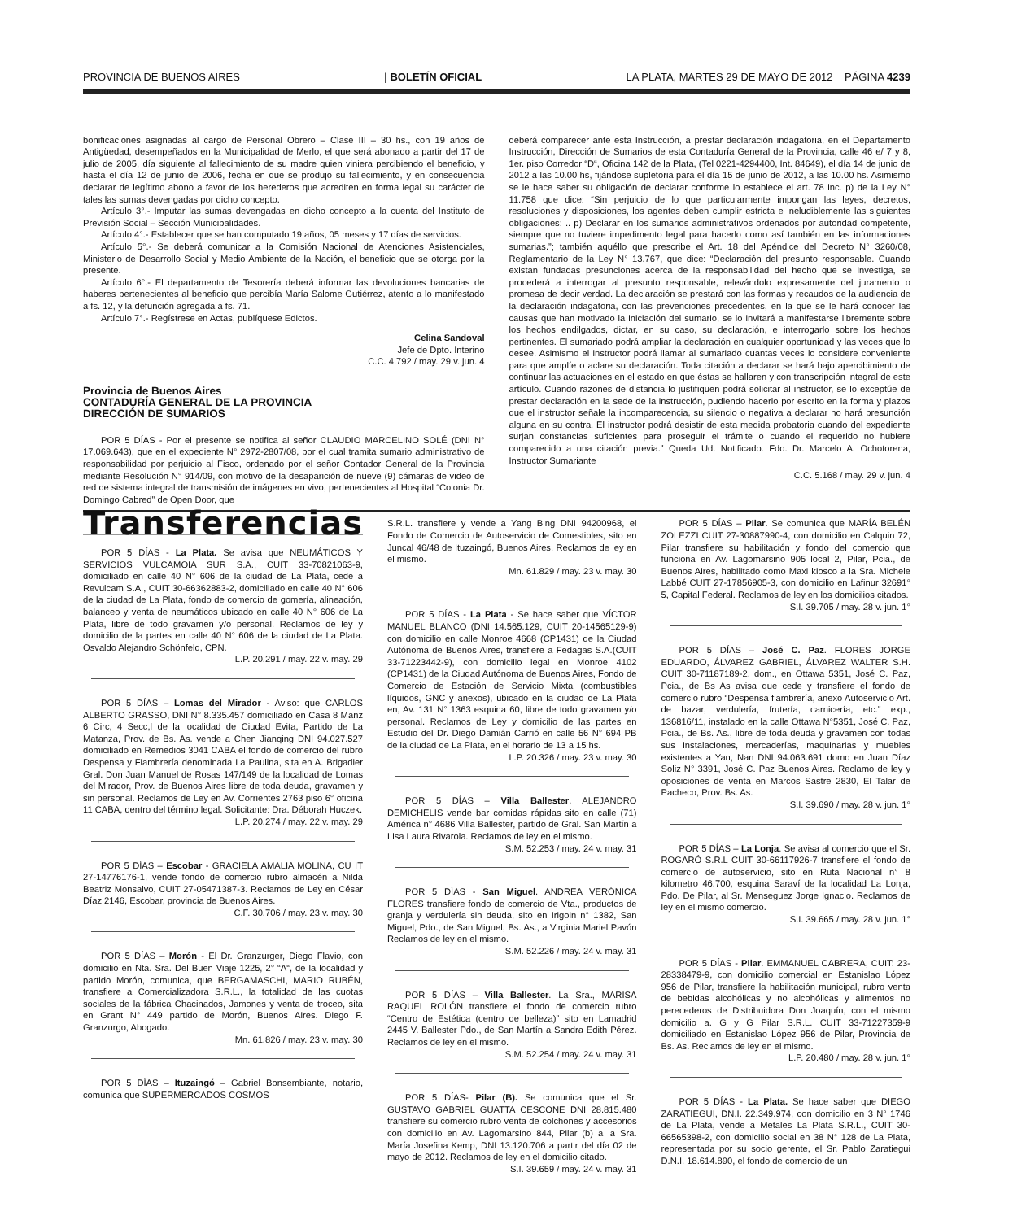PROVINCIA DE BUENOS AIRES | BOLETÍN OFICIAL LA PLATA, MARTES 29 DE MAYO DE 2012 PÁGINA 4239
bonificaciones asignadas al cargo de Personal Obrero – Clase III – 30 hs., con 19 años de Antigüedad, desempeñados en la Municipalidad de Merlo, el que será abonado a partir del 17 de julio de 2005, día siguiente al fallecimiento de su madre quien viniera percibiendo el beneficio, y hasta el día 12 de junio de 2006, fecha en que se produjo su fallecimiento, y en consecuencia declarar de legítimo abono a favor de los herederos que acrediten en forma legal su carácter de tales las sumas devengadas por dicho concepto.
Artículo 3°.- Imputar las sumas devengadas en dicho concepto a la cuenta del Instituto de Previsión Social – Sección Municipalidades.
Artículo 4°.- Establecer que se han computado 19 años, 05 meses y 17 días de servicios.
Artículo 5°.- Se deberá comunicar a la Comisión Nacional de Atenciones Asistenciales, Ministerio de Desarrollo Social y Medio Ambiente de la Nación, el beneficio que se otorga por la presente.
Artículo 6°.- El departamento de Tesorería deberá informar las devoluciones bancarias de haberes pertenecientes al beneficio que percibía María Salome Gutiérrez, atento a lo manifestado a fs. 12, y la defunción agregada a fs. 71.
Artículo 7°.- Regístrese en Actas, publíquese Edictos.
Celina Sandoval
Jefe de Dpto. Interino
C.C. 4.792 / may. 29 v. jun. 4
Provincia de Buenos Aires
CONTADURÍA GENERAL DE LA PROVINCIA
DIRECCIÓN DE SUMARIOS
POR 5 DÍAS - Por el presente se notifica al señor CLAUDIO MARCELINO SOLÉ (DNI N° 17.069.643), que en el expediente N° 2972-2807/08, por el cual tramita sumario administrativo de responsabilidad por perjuicio al Fisco, ordenado por el señor Contador General de la Provincia mediante Resolución N° 914/09, con motivo de la desaparición de nueve (9) cámaras de video de red de sistema integral de transmisión de imágenes en vivo, pertenecientes al Hospital “Colonia Dr. Domingo Cabred” de Open Door, que
deberá comparecer ante esta Instrucción, a prestar declaración indagatoria, en el Departamento Instrucción, Dirección de Sumarios de esta Contaduría General de la Provincia, calle 46 e/ 7 y 8, 1er. piso Corredor “D“, Oficina 142 de la Plata, (Tel 0221-4294400, Int. 84649), el día 14 de junio de 2012 a las 10.00 hs, fijándose supletoria para el día 15 de junio de 2012, a las 10.00 hs. Asimismo se le hace saber su obligación de declarar conforme lo establece el art. 78 inc. p) de la Ley N° 11.758 que dice: “Sin perjuicio de lo que particularmente impongan las leyes, decretos, resoluciones y disposiciones, los agentes deben cumplir estricta e ineludiblemente las siguientes obligaciones: .. p) Declarar en los sumarios administrativos ordenados por autoridad competente, siempre que no tuviere impedimento legal para hacerlo como así también en las informaciones sumarias.”; también aquéllo que prescribe el Art. 18 del Apéndice del Decreto N° 3260/08, Reglamentario de la Ley N° 13.767, que dice: “Declaración del presunto responsable. Cuando existan fundadas presunciones acerca de la responsabilidad del hecho que se investiga, se procederá a interrogar al presunto responsable, relevándolo expresamente del juramento o promesa de decir verdad. La declaración se prestará con las formas y recaudos de la audiencia de la declaración indagatoria, con las prevenciones precedentes, en la que se le hará conocer las causas que han motivado la iniciación del sumario, se lo invitará a manifestarse libremente sobre los hechos endilgados, dictar, en su caso, su declaración, e interrogarlo sobre los hechos pertinentes. El sumariado podrá ampliar la declaración en cualquier oportunidad y las veces que lo desee. Asimismo el instructor podrá llamar al sumariado cuantas veces lo considere conveniente para que amplíe o aclare su declaración. Toda citación a declarar se hará bajo apercibimiento de continuar las actuaciones en el estado en que éstas se hallaren y con transcripción integral de este artículo. Cuando razones de distancia lo justifiquen podrá solicitar al instructor, se lo exceptúe de prestar declaración en la sede de la instrucción, pudiendo hacerlo por escrito en la forma y plazos que el instructor señale la incomparecencia, su silencio o negativa a declarar no hará presunción alguna en su contra. El instructor podrá desistir de esta medida probatoria cuando del expediente surjan constancias suficientes para proseguir el trámite o cuando el requerido no hubiere comparecido a una citación previa.” Queda Ud. Notificado. Fdo. Dr. Marcelo A. Ochotorena, Instructor Sumariante
C.C. 5.168 / may. 29 v. jun. 4
Transferencias
POR 5 DÍAS - La Plata. Se avisa que NEUMÁTICOS Y SERVICIOS VULCAMOIA SUR S.A., CUIT 33-70821063-9, domiciliado en calle 40 N° 606 de la ciudad de La Plata, cede a Revulcam S.A., CUIT 30-66362883-2, domiciliado en calle 40 N° 606 de la ciudad de La Plata, fondo de comercio de gomería, alineación, balanceo y venta de neumáticos ubicado en calle 40 N° 606 de La Plata, libre de todo gravamen y/o personal. Reclamos de ley y domicilio de la partes en calle 40 N° 606 de la ciudad de La Plata. Osvaldo Alejandro Schönfeld, CPN.
L.P. 20.291 / may. 22 v. may. 29
POR 5 DÍAS – Lomas del Mirador - Aviso: que CARLOS ALBERTO GRASSO, DNI N° 8.335.457 domiciliado en Casa 8 Manz 6 Circ, 4 Secc,l de la localidad de Ciudad Evita, Partido de La Matanza, Prov. de Bs. As. vende a Chen Jianqing DNI 94.027.527 domiciliado en Remedios 3041 CABA el fondo de comercio del rubro Despensa y Fiambrería denominada La Paulina, sita en A. Brigadier Gral. Don Juan Manuel de Rosas 147/149 de la localidad de Lomas del Mirador, Prov. de Buenos Aires libre de toda deuda, gravamen y sin personal. Reclamos de Ley en Av. Corrientes 2763 piso 6° oficina 11 CABA, dentro del término legal. Solicitante: Dra. Déborah Huczek.
L.P. 20.274 / may. 22 v. may. 29
POR 5 DÍAS – Escobar - GRACIELA AMALIA MOLINA, CU IT 27-14776176-1, vende fondo de comercio rubro almacén a Nilda Beatriz Monsalvo, CUIT 27-05471387-3. Reclamos de Ley en César Díaz 2146, Escobar, provincia de Buenos Aires.
C.F. 30.706 / may. 23 v. may. 30
POR 5 DÍAS – Morón - El Dr. Granzurger, Diego Flavio, con domicilio en Nta. Sra. Del Buen Viaje 1225, 2° “A“, de la localidad y partido Morón, comunica, que BERGAMASCHI, MARIO RUBÉN, transfiere a Comercializadora S.R.L., la totalidad de las cuotas sociales de la fábrica Chacinados, Jamones y venta de troceo, sita en Grant N° 449 partido de Morón, Buenos Aires. Diego F. Granzurgo, Abogado.
Mn. 61.826 / may. 23 v. may. 30
POR 5 DÍAS – Ituzaingó – Gabriel Bonsembiante, notario, comunica que SUPERMERCADOS COSMOS
S.R.L. transfiere y vende a Yang Bing DNI 94200968, el Fondo de Comercio de Autoservicio de Comestibles, sito en Juncal 46/48 de Ituzaingó, Buenos Aires. Reclamos de ley en el mismo.
Mn. 61.829 / may. 23 v. may. 30
POR 5 DÍAS - La Plata - Se hace saber que VÍCTOR MANUEL BLANCO (DNI 14.565.129, CUIT 20-14565129-9) con domicilio en calle Monroe 4668 (CP1431) de la Ciudad Autónoma de Buenos Aires, transfiere a Fedagas S.A.(CUIT 33-71223442-9), con domicilio legal en Monroe 4102 (CP1431) de la Ciudad Autónoma de Buenos Aires, Fondo de Comercio de Estación de Servicio Mixta (combustibles líquidos, GNC y anexos), ubicado en la ciudad de La Plata en, Av. 131 N° 1363 esquina 60, libre de todo gravamen y/o personal. Reclamos de Ley y domicilio de las partes en Estudio del Dr. Diego Damián Carrió en calle 56 N° 694 PB de la ciudad de La Plata, en el horario de 13 a 15 hs.
L.P. 20.326 / may. 23 v. may. 30
POR 5 DÍAS – Villa Ballester. ALEJANDRO DEMICHELIS vende bar comidas rápidas sito en calle (71) América n° 4686 Villa Ballester, partido de Gral. San Martín a Lisa Laura Rivarola. Reclamos de ley en el mismo.
S.M. 52.253 / may. 24 v. may. 31
POR 5 DÍAS - San Miguel. ANDREA VERÓNICA FLORES transfiere fondo de comercio de Vta., productos de granja y verdulería sin deuda, sito en Irigoin n° 1382, San Miguel, Pdo., de San Miguel, Bs. As., a Virginia Mariel Pavón Reclamos de ley en el mismo.
S.M. 52.226 / may. 24 v. may. 31
POR 5 DÍAS – Villa Ballester. La Sra., MARISA RAQUEL ROLÓN transfiere el fondo de comercio rubro “Centro de Estética (centro de belleza)” sito en Lamadrid 2445 V. Ballester Pdo., de San Martín a Sandra Edith Pérez. Reclamos de ley en el mismo.
S.M. 52.254 / may. 24 v. may. 31
POR 5 DÍAS- Pilar (B). Se comunica que el Sr. GUSTAVO GABRIEL GUATTA CESCONE DNI 28.815.480 transfiere su comercio rubro venta de colchones y accesorios con domicilio en Av. Lagomarsino 844, Pilar (b) a la Sra. María Josefina Kemp, DNI 13.120.706 a partir del día 02 de mayo de 2012. Reclamos de ley en el domicilio citado.
S.I. 39.659 / may. 24 v. may. 31
POR 5 DÍAS – Pilar. Se comunica que MARÍA BELÉN ZOLEZZI CUIT 27-30887990-4, con domicilio en Calquin 72, Pilar transfiere su habilitación y fondo del comercio que funciona en Av. Lagomarsino 905 local 2, Pilar, Pcia., de Buenos Aires, habilitado como Maxi kiosco a la Sra. Michele Labbé CUIT 27-17856905-3, con domicilio en Lafinur 32691° 5, Capital Federal. Reclamos de ley en los domicilios citados.
S.I. 39.705 / may. 28 v. jun. 1°
POR 5 DÍAS – José C. Paz. FLORES JORGE EDUARDO, ÁLVAREZ GABRIEL, ÁLVAREZ WALTER S.H. CUIT 30-71187189-2, dom., en Ottawa 5351, José C. Paz, Pcia., de Bs As avisa que cede y transfiere el fondo de comercio rubro “Despensa fiambrería, anexo Autoservicio Art. de bazar, verdulería, frutería, carnicería, etc.” exp., 136816/11, instalado en la calle Ottawa N°5351, José C. Paz, Pcia., de Bs. As., libre de toda deuda y gravamen con todas sus instalaciones, mercaderías, maquinarias y muebles existentes a Yan, Nan DNI 94.063.691 domo en Juan Díaz Soliz N° 3391, José C. Paz Buenos Aires. Reclamo de ley y oposiciones de venta en Marcos Sastre 2830, El Talar de Pacheco, Prov. Bs. As.
S.I. 39.690 / may. 28 v. jun. 1°
POR 5 DÍAS – La Lonja. Se avisa al comercio que el Sr. ROGARÓ S.R.L CUIT 30-66117926-7 transfiere el fondo de comercio de autoservicio, sito en Ruta Nacional n° 8 kilometro 46.700, esquina Saraví de la localidad La Lonja, Pdo. De Pilar, al Sr. Menseguez Jorge Ignacio. Reclamos de ley en el mismo comercio.
S.I. 39.665 / may. 28 v. jun. 1°
POR 5 DÍAS - Pilar. EMMANUEL CABRERA, CUIT: 23-28338479-9, con domicilio comercial en Estanislao López 956 de Pilar, transfiere la habilitación municipal, rubro venta de bebidas alcohólicas y no alcohólicas y alimentos no perecederos de Distribuidora Don Joaquín, con el mismo domicilio a. G y G Pilar S.R.L. CUIT 33-71227359-9 domiciliado en Estanislao López 956 de Pilar, Provincia de Bs. As. Reclamos de ley en el mismo.
L.P. 20.480 / may. 28 v. jun. 1°
POR 5 DÍAS - La Plata. Se hace saber que DIEGO ZARATIEGUI, DN.I. 22.349.974, con domicilio en 3 N° 1746 de La Plata, vende a Metales La Plata S.R.L., CUIT 30-66565398-2, con domicilio social en 38 N° 128 de La Plata, representada por su socio gerente, el Sr. Pablo Zaratiegui D.N.I. 18.614.890, el fondo de comercio de un